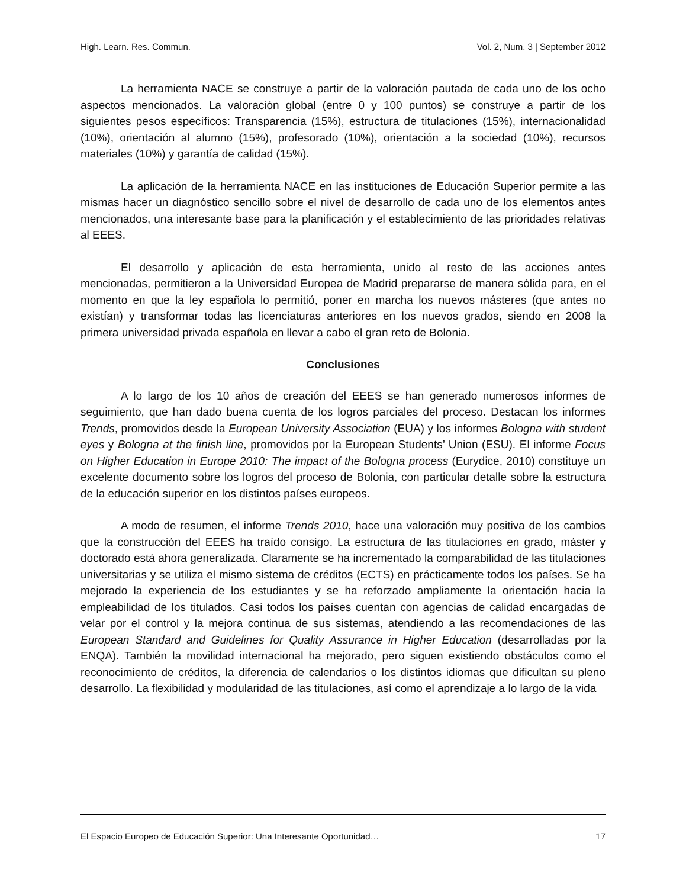High. Learn. Res. Commun. Vol. 2, Num. 3 | September 2012
La herramienta NACE se construye a partir de la valoración pautada de cada uno de los ocho aspectos mencionados. La valoración global (entre 0 y 100 puntos) se construye a partir de los siguientes pesos específicos: Transparencia (15%), estructura de titulaciones (15%), internacionalidad (10%), orientación al alumno (15%), profesorado (10%), orientación a la sociedad (10%), recursos materiales (10%) y garantía de calidad (15%).
La aplicación de la herramienta NACE en las instituciones de Educación Superior permite a las mismas hacer un diagnóstico sencillo sobre el nivel de desarrollo de cada uno de los elementos antes mencionados, una interesante base para la planificación y el establecimiento de las prioridades relativas al EEES.
El desarrollo y aplicación de esta herramienta, unido al resto de las acciones antes mencionadas, permitieron a la Universidad Europea de Madrid prepararse de manera sólida para, en el momento en que la ley española lo permitió, poner en marcha los nuevos másteres (que antes no existían) y transformar todas las licenciaturas anteriores en los nuevos grados, siendo en 2008 la primera universidad privada española en llevar a cabo el gran reto de Bolonia.
Conclusiones
A lo largo de los 10 años de creación del EEES se han generado numerosos informes de seguimiento, que han dado buena cuenta de los logros parciales del proceso. Destacan los informes Trends, promovidos desde la European University Association (EUA) y los informes Bologna with student eyes y Bologna at the finish line, promovidos por la European Students’ Union (ESU). El informe Focus on Higher Education in Europe 2010: The impact of the Bologna process (Eurydice, 2010) constituye un excelente documento sobre los logros del proceso de Bolonia, con particular detalle sobre la estructura de la educación superior en los distintos países europeos.
A modo de resumen, el informe Trends 2010, hace una valoración muy positiva de los cambios que la construcción del EEES ha traído consigo. La estructura de las titulaciones en grado, máster y doctorado está ahora generalizada. Claramente se ha incrementado la comparabilidad de las titulaciones universitarias y se utiliza el mismo sistema de créditos (ECTS) en prácticamente todos los países. Se ha mejorado la experiencia de los estudiantes y se ha reforzado ampliamente la orientación hacia la empleabilidad de los titulados. Casi todos los países cuentan con agencias de calidad encargadas de velar por el control y la mejora continua de sus sistemas, atendiendo a las recomendaciones de las European Standard and Guidelines for Quality Assurance in Higher Education (desarrolladas por la ENQA). También la movilidad internacional ha mejorado, pero siguen existiendo obstáculos como el reconocimiento de créditos, la diferencia de calendarios o los distintos idiomas que dificultan su pleno desarrollo. La flexibilidad y modularidad de las titulaciones, así como el aprendizaje a lo largo de la vida
El Espacio Europeo de Educación Superior: Una Interesante Oportunidad… 17